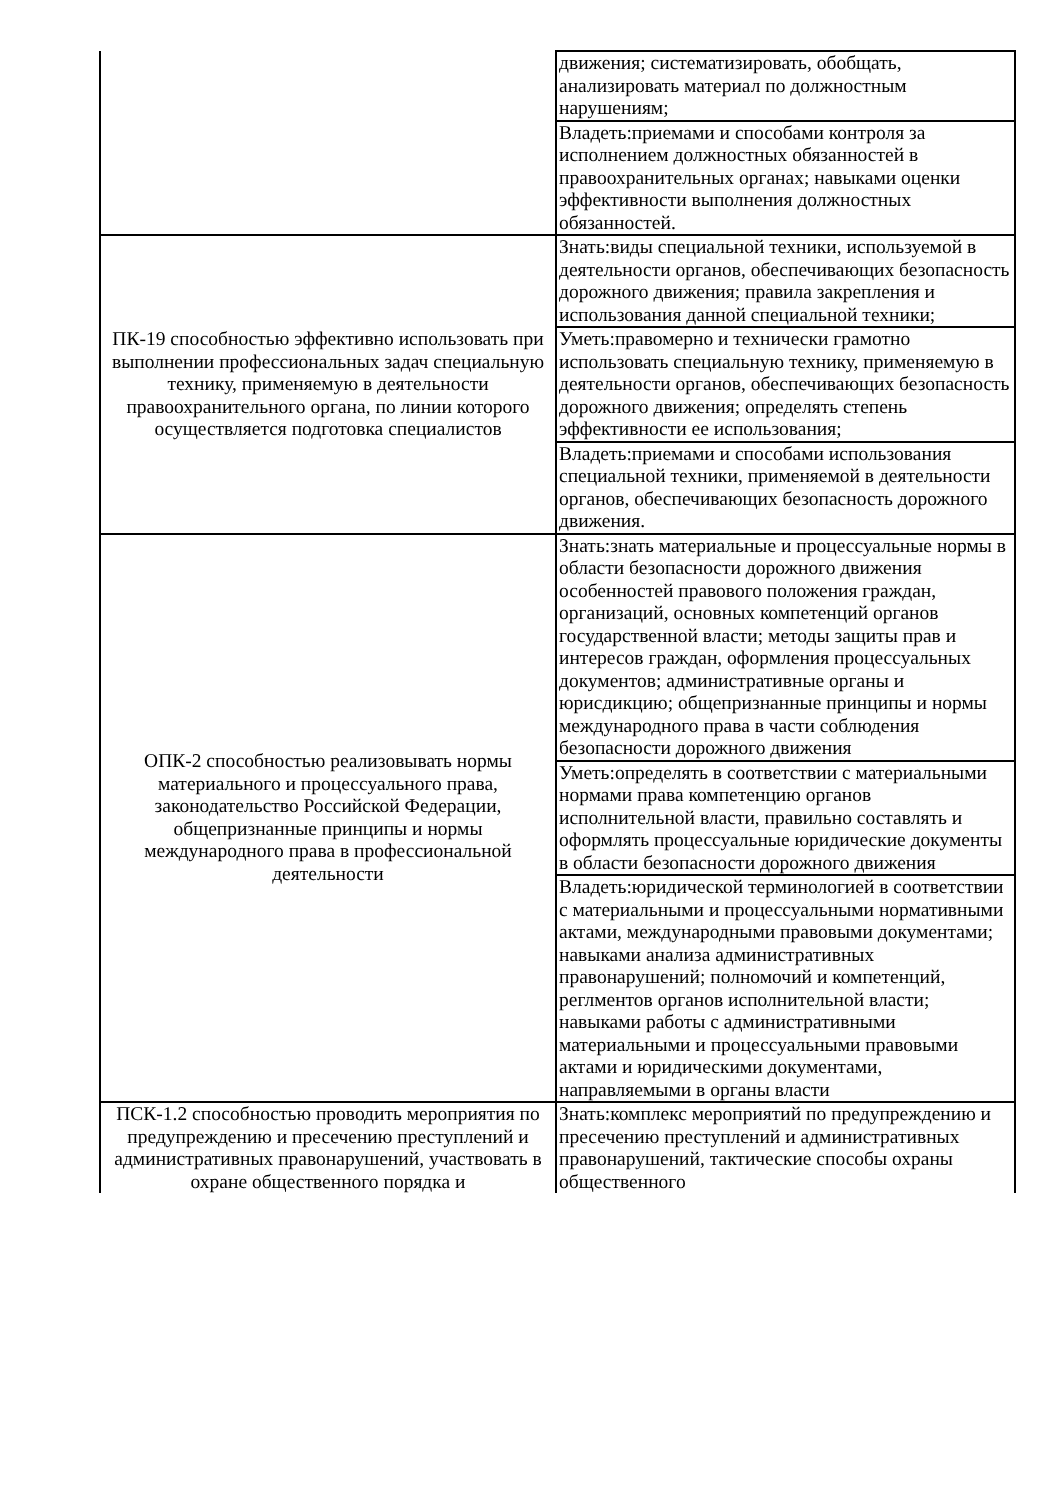| | движения; систематизировать, обобщать, анализировать материал по должностным нарушениям; |
| | Владеть:приемами и способами контроля за исполнением должностных обязанностей в правоохранительных органах; навыками оценки эффективности выполнения должностных обязанностей. |
| ПК-19 способностью эффективно использовать при выполнении профессиональных задач специальную технику, применяемую в деятельности правоохранительного органа, по линии которого осуществляется подготовка специалистов | Знать:виды специальной техники, используемой в деятельности органов, обеспечивающих безопасность дорожного движения; правила закрепления и использования данной специальной техники; |
| | Уметь:правомерно и технически грамотно использовать специальную технику, применяемую в деятельности органов, обеспечивающих безопасность дорожного движения; определять степень эффективности ее использования; |
| | Владеть:приемами и способами использования специальной техники, применяемой в деятельности органов, обеспечивающих безопасность дорожного движения. |
| ОПК-2 способностью реализовывать нормы материального и процессуального права, законодательство Российской Федерации, общепризнанные принципы и нормы международного права в профессиональной деятельности | Знать:знать материальные и процессуальные нормы в области безопасности дорожного движения особенностей правового положения граждан, организаций, основных компетенций органов государственной власти; методы защиты прав и интересов граждан, оформления процессуальных документов; административные органы и юрисдикцию; общепризнанные принципы и нормы международного права в части соблюдения безопасности дорожного движения |
| | Уметь:определять в соответствии с материальными нормами права компетенцию органов исполнительной власти, правильно составлять и оформлять процессуальные юридические документы в области безопасности дорожного движения |
| | Владеть:юридической терминологией в соответствии с материальными и процессуальными нормативными актами, международными правовыми документами; навыками анализа административных правонарушений; полномочий и компетенций, реглментов органов исполнительной власти; навыками работы с административными материальными и процессуальными правовыми актами и юридическими документами, направляемыми в органы власти |
| ПСК-1.2 способностью проводить мероприятия по предупреждению и пресечению преступлений и административных правонарушений, участвовать в охране общественного порядка и | Знать:комплекс мероприятий по предупреждению и пресечению преступлений и административных правонарушений, тактические способы охраны общественного |